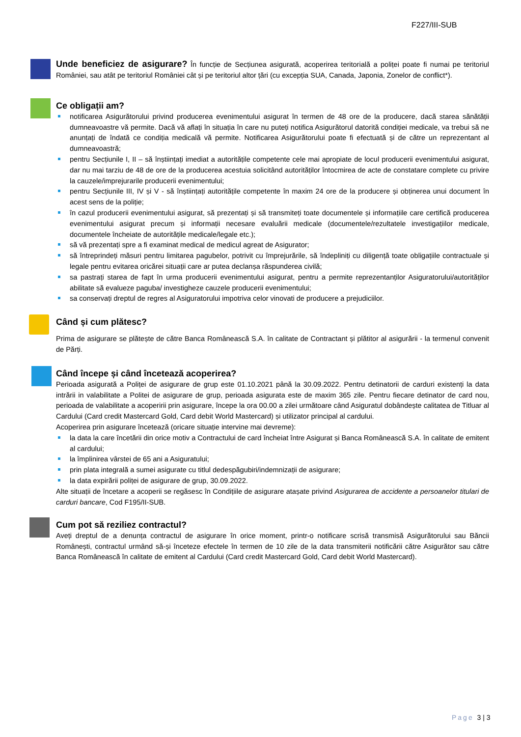F227/III-SUB
Unde beneficiez de asigurare? În funcție de Secțiunea asigurată, acoperirea teritorială a poliței poate fi numai pe teritoriul României, sau atât pe teritoriul României cât și pe teritoriul altor țări (cu excepția SUA, Canada, Japonia, Zonelor de conflict*).
Ce obligații am?
notificarea Asigurătorului privind producerea evenimentului asigurat în termen de 48 ore de la producere, dacă starea sănătății dumneavoastre vă permite. Dacă vă aflați în situația în care nu puteți notifica Asigurătorul datorită condiției medicale, va trebui să ne anunțați de îndată ce condiția medicală vă permite. Notificarea Asigurătorului poate fi efectuată și de către un reprezentant al dumneavoastră;
pentru Secțiunile I, II – să înștiințați imediat a autoritățile competente cele mai apropiate de locul producerii evenimentului asigurat, dar nu mai tarziu de 48 de ore de la producerea acestuia solicitând autorităților întocmirea de acte de constatare complete cu privire la cauzele/imprejurarile producerii evenimentului;
pentru Secțiunile III, IV și V - să înștiințați autoritățile competente în maxim 24 ore de la producere și obținerea unui document în acest sens de la poliție;
în cazul producerii evenimentului asigurat, să prezentați și să transmiteți toate documentele și informațiile care certifică producerea evenimentului asigurat precum și informații necesare evaluării medicale (documentele/rezultatele investigațiilor medicale, documentele încheiate de autoritățile medicale/legale etc.);
să vă prezentați spre a fi examinat medical de medicul agreat de Asigurator;
să întreprindeți măsuri pentru limitarea pagubelor, potrivit cu împrejurările, să îndepliniți cu diligență toate obligațiile contractuale și legale pentru evitarea oricărei situații care ar putea declanșa răspunderea civilă;
sa pastrați starea de fapt în urma producerii evenimentului asigurat, pentru a permite reprezentanților Asiguratorului/autorităților abilitate să evalueze paguba/ investigheze cauzele producerii evenimentului;
sa conservați dreptul de regres al Asiguratorului impotriva celor vinovati de producere a prejudiciilor.
Când și cum plătesc?
Prima de asigurare se plătește de către Banca Românească S.A. în calitate de Contractant și plătitor al asigurării - la termenul convenit de Părți.
Când începe și când încetează acoperirea?
Perioada asigurată a Poliței de asigurare de grup este 01.10.2021 până la 30.09.2022. Pentru detinatorii de carduri existenți la data intrării in valabilitate a Politei de asigurare de grup, perioada asigurata este de maxim 365 zile. Pentru fiecare detinator de card nou, perioada de valabilitate a acoperirii prin asigurare, începe la ora 00.00 a zilei următoare când Asiguratul dobândește calitatea de Titluar al Cardului (Card credit Mastercard Gold, Card debit World Mastercard) și utilizator principal al cardului.
Acoperirea prin asigurare încetează (oricare situație intervine mai devreme):
la data la care încetării din orice motiv a Contractului de card încheiat între Asigurat și Banca Românească S.A. în calitate de emitent al cardului;
la împlinirea vârstei de 65 ani a Asiguratului;
prin plata integrală a sumei asigurate cu titlul dedespăgubiri/indemnizații de asigurare;
la data expirării poliței de asigurare de grup, 30.09.2022.
Alte situații de încetare a acoperii se regăsesc în Condițiile de asigurare atașate privind Asigurarea de accidente a persoanelor titulari de carduri bancare, Cod F195/II-SUB.
Cum pot să reziliez contractul?
Aveți dreptul de a denunța contractul de asigurare în orice moment, printr-o notificare scrisă transmisă Asigurătorului sau Băncii Românești, contractul urmând să-și înceteze efectele în termen de 10 zile de la data transmiterii notificării către Asigurător sau către Banca Românească în calitate de emitent al Cardului (Card credit Mastercard Gold, Card debit World Mastercard).
Page 3 | 3